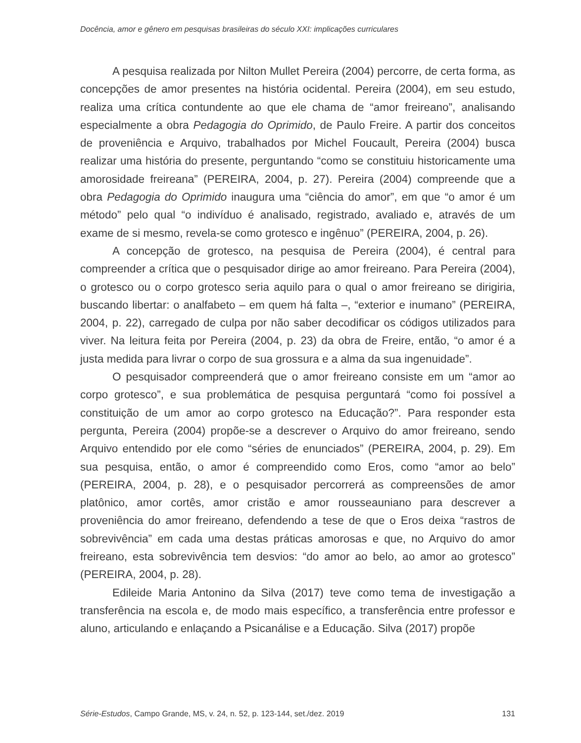Docência, amor e gênero em pesquisas brasileiras do século XXI: implicações curriculares
A pesquisa realizada por Nilton Mullet Pereira (2004) percorre, de certa forma, as concepções de amor presentes na história ocidental. Pereira (2004), em seu estudo, realiza uma crítica contundente ao que ele chama de “amor freireano”, analisando especialmente a obra Pedagogia do Oprimido, de Paulo Freire. A partir dos conceitos de proveniência e Arquivo, trabalhados por Michel Foucault, Pereira (2004) busca realizar uma história do presente, perguntando “como se constituiu historicamente uma amorosidade freireana” (PEREIRA, 2004, p. 27). Pereira (2004) compreende que a obra Pedagogia do Oprimido inaugura uma “ciência do amor”, em que “o amor é um método” pelo qual “o indivíduo é analisado, registrado, avaliado e, através de um exame de si mesmo, revela-se como grotesco e ingênuo” (PEREIRA, 2004, p. 26).
A concepção de grotesco, na pesquisa de Pereira (2004), é central para compreender a crítica que o pesquisador dirige ao amor freireano. Para Pereira (2004), o grotesco ou o corpo grotesco seria aquilo para o qual o amor freireano se dirigiria, buscando libertar: o analfabeto – em quem há falta –, “exterior e inumano” (PEREIRA, 2004, p. 22), carregado de culpa por não saber decodificar os códigos utilizados para viver. Na leitura feita por Pereira (2004, p. 23) da obra de Freire, então, “o amor é a justa medida para livrar o corpo de sua grossura e a alma da sua ingenuidade”.
O pesquisador compreenderá que o amor freireano consiste em um “amor ao corpo grotesco”, e sua problemática de pesquisa perguntará “como foi possível a constituição de um amor ao corpo grotesco na Educação?”. Para responder esta pergunta, Pereira (2004) propõe-se a descrever o Arquivo do amor freireano, sendo Arquivo entendido por ele como “séries de enunciados” (PEREIRA, 2004, p. 29). Em sua pesquisa, então, o amor é compreendido como Eros, como “amor ao belo” (PEREIRA, 2004, p. 28), e o pesquisador percorrerá as compreensões de amor platônico, amor cortês, amor cristão e amor rousseauniano para descrever a proveniência do amor freireano, defendendo a tese de que o Eros deixa “rastros de sobrevivência” em cada uma destas práticas amorosas e que, no Arquivo do amor freireano, esta sobrevivência tem desvios: “do amor ao belo, ao amor ao grotesco” (PEREIRA, 2004, p. 28).
Edileide Maria Antonino da Silva (2017) teve como tema de investigação a transferência na escola e, de modo mais específico, a transferência entre professor e aluno, articulando e enlaçando a Psicanálise e a Educação. Silva (2017) propõe
Série-Estudos, Campo Grande, MS, v. 24, n. 52, p. 123-144, set./dez. 2019 131